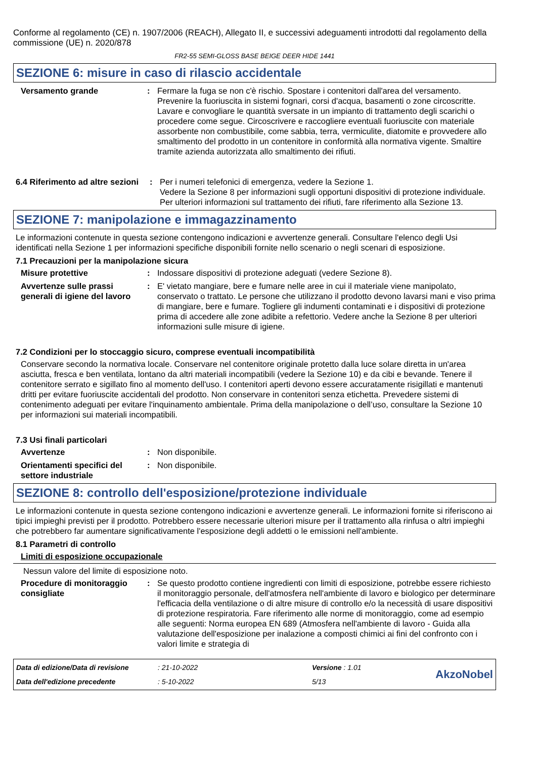Conforme al regolamento (CE) n. 1907/2006 (REACH), Allegato II, e successivi adeguamenti introdotti dal regolamento della commissione (UE) n. 2020/878
FR2-55 SEMI-GLOSS BASE BEIGE DEER HIDE 1441
SEZIONE 6: misure in caso di rilascio accidentale
Versamento grande : Fermare la fuga se non c'è rischio. Spostare i contenitori dall'area del versamento. Prevenire la fuoriuscita in sistemi fognari, corsi d'acqua, basamenti o zone circoscritte. Lavare e convogliare le quantità sversate in un impianto di trattamento degli scarichi o procedere come segue. Circoscrivere e raccogliere eventuali fuoriuscite con materiale assorbente non combustibile, come sabbia, terra, vermiculite, diatomite e provvedere allo smaltimento del prodotto in un contenitore in conformità alla normativa vigente. Smaltire tramite azienda autorizzata allo smaltimento dei rifiuti.
6.4 Riferimento ad altre sezioni
: Per i numeri telefonici di emergenza, vedere la Sezione 1.
Vedere la Sezione 8 per informazioni sugli opportuni dispositivi di protezione individuale.
Per ulteriori informazioni sul trattamento dei rifiuti, fare riferimento alla Sezione 13.
SEZIONE 7: manipolazione e immagazzinamento
Le informazioni contenute in questa sezione contengono indicazioni e avvertenze generali. Consultare l'elenco degli Usi identificati nella Sezione 1 per informazioni specifiche disponibili fornite nello scenario o negli scenari di esposizione.
7.1 Precauzioni per la manipolazione sicura
Misure protettive : Indossare dispositivi di protezione adeguati (vedere Sezione 8).
Avvertenze sulle prassi generali di igiene del lavoro
: E' vietato mangiare, bere e fumare nelle aree in cui il materiale viene manipolato, conservato o trattato. Le persone che utilizzano il prodotto devono lavarsi mani e viso prima di mangiare, bere e fumare. Togliere gli indumenti contaminati e i dispositivi di protezione prima di accedere alle zone adibite a refettorio. Vedere anche la Sezione 8 per ulteriori informazioni sulle misure di igiene.
7.2 Condizioni per lo stoccaggio sicuro, comprese eventuali incompatibilità
Conservare secondo la normativa locale. Conservare nel contenitore originale protetto dalla luce solare diretta in un'area asciutta, fresca e ben ventilata, lontano da altri materiali incompatibili (vedere la Sezione 10) e da cibi e bevande. Tenere il contenitore serrato e sigillato fino al momento dell'uso. I contenitori aperti devono essere accuratamente risigillati e mantenuti dritti per evitare fuoriuscite accidentali del prodotto. Non conservare in contenitori senza etichetta. Prevedere sistemi di contenimento adeguati per evitare l'inquinamento ambientale. Prima della manipolazione o dell’uso, consultare la Sezione 10 per informazioni sui materiali incompatibili.
7.3 Usi finali particolari
Avvertenze : Non disponibile.
Orientamenti specifici del settore industriale
: Non disponibile.
SEZIONE 8: controllo dell'esposizione/protezione individuale
Le informazioni contenute in questa sezione contengono indicazioni e avvertenze generali. Le informazioni fornite si riferiscono ai tipici impieghi previsti per il prodotto. Potrebbero essere necessarie ulteriori misure per il trattamento alla rinfusa o altri impieghi che potrebbero far aumentare significativamente l'esposizione degli addetti o le emissioni nell'ambiente.
8.1 Parametri di controllo
Limiti di esposizione occupazionale
Nessun valore del limite di esposizione noto.
Procedure di monitoraggio consigliate
: Se questo prodotto contiene ingredienti con limiti di esposizione, potrebbe essere richiesto il monitoraggio personale, dell'atmosfera nell'ambiente di lavoro e biologico per determinare l'efficacia della ventilazione o di altre misure di controllo e/o la necessità di usare dispositivi di protezione respiratoria. Fare riferimento alle norme di monitoraggio, come ad esempio alle seguenti: Norma europea EN 689 (Atmosfera nell'ambiente di lavoro - Guida alla valutazione dell'esposizione per inalazione a composti chimici ai fini del confronto con i valori limite e strategia di
Data di edizione/Data di revisione: 21-10-2022 Versione : 1.01 AkzoNobel Data dell'edizione precedente: 5-10-2022 5/13